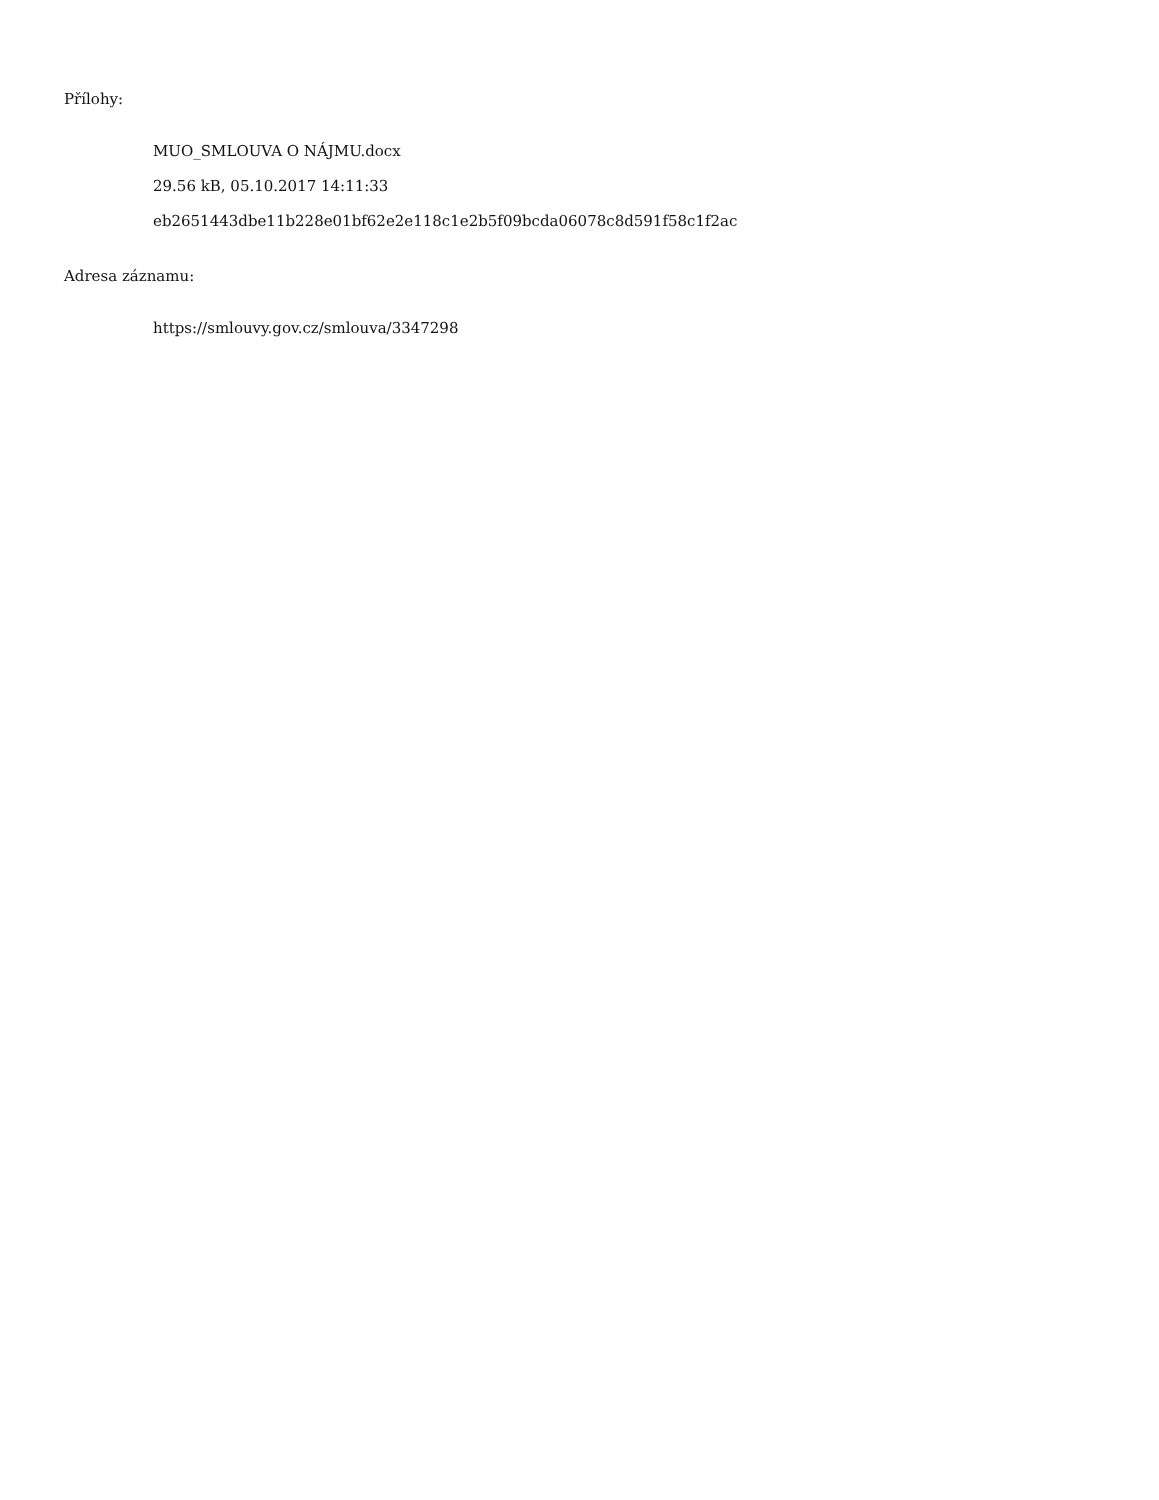Přílohy:
MUO_SMLOUVA O NÁJMU.docx
29.56 kB, 05.10.2017 14:11:33
eb2651443dbe11b228e01bf62e2e118c1e2b5f09bcda06078c8d591f58c1f2ac
Adresa záznamu:
https://smlouvy.gov.cz/smlouva/3347298